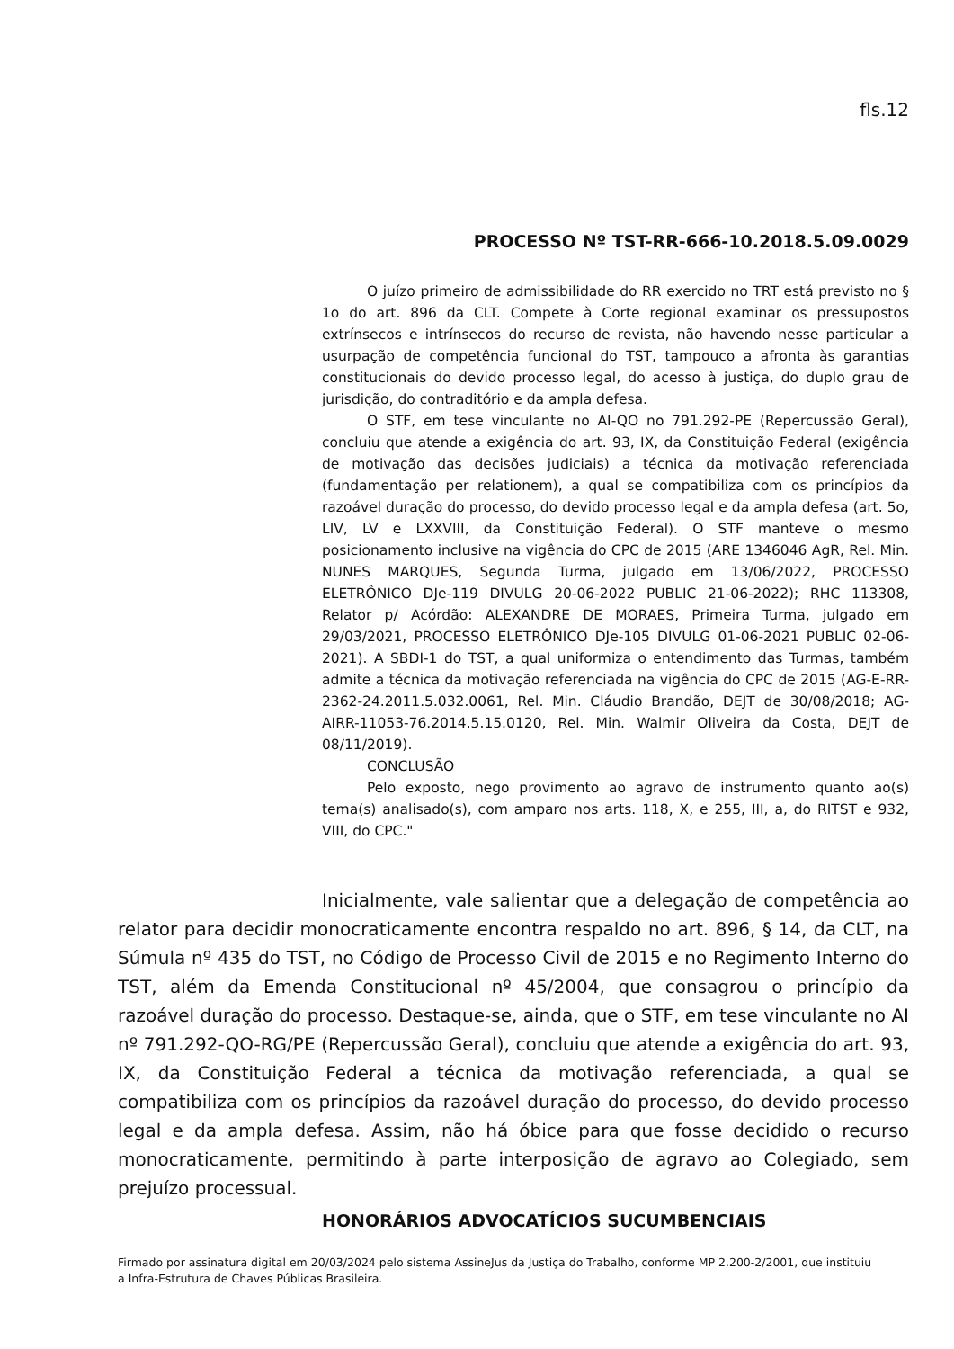fls.12
PROCESSO Nº TST-RR-666-10.2018.5.09.0029
O juízo primeiro de admissibilidade do RR exercido no TRT está previsto no § 1o do art. 896 da CLT. Compete à Corte regional examinar os pressupostos extrínsecos e intrínsecos do recurso de revista, não havendo nesse particular a usurpação de competência funcional do TST, tampouco a afronta às garantias constitucionais do devido processo legal, do acesso à justiça, do duplo grau de jurisdição, do contraditório e da ampla defesa.
O STF, em tese vinculante no AI-QO no 791.292-PE (Repercussão Geral), concluiu que atende a exigência do art. 93, IX, da Constituição Federal (exigência de motivação das decisões judiciais) a técnica da motivação referenciada (fundamentação per relationem), a qual se compatibiliza com os princípios da razoável duração do processo, do devido processo legal e da ampla defesa (art. 5o, LIV, LV e LXXVIII, da Constituição Federal). O STF manteve o mesmo posicionamento inclusive na vigência do CPC de 2015 (ARE 1346046 AgR, Rel. Min. NUNES MARQUES, Segunda Turma, julgado em 13/06/2022, PROCESSO ELETRÔNICO DJe-119 DIVULG 20-06-2022 PUBLIC 21-06-2022); RHC 113308, Relator p/ Acórdão: ALEXANDRE DE MORAES, Primeira Turma, julgado em 29/03/2021, PROCESSO ELETRÔNICO DJe-105 DIVULG 01-06-2021 PUBLIC 02-06-2021). A SBDI-1 do TST, a qual uniformiza o entendimento das Turmas, também admite a técnica da motivação referenciada na vigência do CPC de 2015 (AG-E-RR-2362-24.2011.5.032.0061, Rel. Min. Cláudio Brandão, DEJT de 30/08/2018; AG-AIRR-11053-76.2014.5.15.0120, Rel. Min. Walmir Oliveira da Costa, DEJT de 08/11/2019).
CONCLUSÃO
Pelo exposto, nego provimento ao agravo de instrumento quanto ao(s) tema(s) analisado(s), com amparo nos arts. 118, X, e 255, III, a, do RITST e 932, VIII, do CPC."
Inicialmente, vale salientar que a delegação de competência ao relator para decidir monocraticamente encontra respaldo no art. 896, § 14, da CLT, na Súmula nº 435 do TST, no Código de Processo Civil de 2015 e no Regimento Interno do TST, além da Emenda Constitucional nº 45/2004, que consagrou o princípio da razoável duração do processo. Destaque-se, ainda, que o STF, em tese vinculante no AI nº 791.292-QO-RG/PE (Repercussão Geral), concluiu que atende a exigência do art. 93, IX, da Constituição Federal a técnica da motivação referenciada, a qual se compatibiliza com os princípios da razoável duração do processo, do devido processo legal e da ampla defesa. Assim, não há óbice para que fosse decidido o recurso monocraticamente, permitindo à parte interposição de agravo ao Colegiado, sem prejuízo processual.
HONORÁRIOS ADVOCATÍCIOS SUCUMBENCIAIS
Firmado por assinatura digital em 20/03/2024 pelo sistema AssineJus da Justiça do Trabalho, conforme MP 2.200-2/2001, que instituiu a Infra-Estrutura de Chaves Públicas Brasileira.